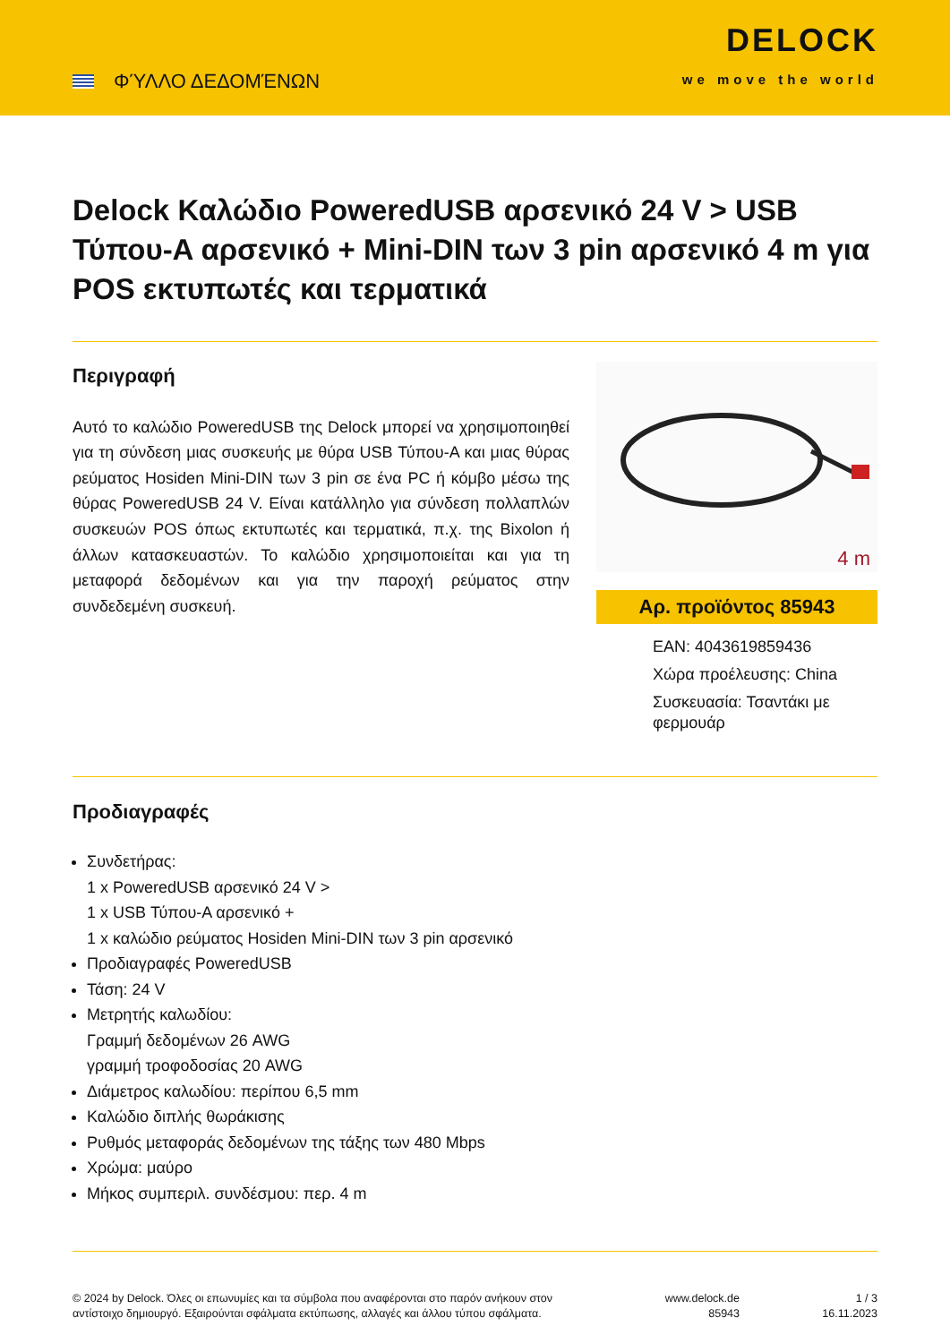ΦΎΛΛΟ ΔΕΔΟΜΈΝΩΝ
DELOCK
we move the world
Delock Καλώδιο PoweredUSB αρσενικό 24 V > USB Τύπου-A αρσενικό + Mini-DIN των 3 pin αρσενικό 4 m για POS εκτυπωτές και τερματικά
Περιγραφή
Αυτό το καλώδιο PoweredUSB της Delock μπορεί να χρησιμοποιηθεί για τη σύνδεση μιας συσκευής με θύρα USB Τύπου-A και μιας θύρας ρεύματος Hosiden Mini-DIN των 3 pin σε ένα PC ή κόμβο μέσω της θύρας PoweredUSB 24 V. Είναι κατάλληλο για σύνδεση πολλαπλών συσκευών POS όπως εκτυπωτές και τερματικά, π.χ. της Bixolon ή άλλων κατασκευαστών. Το καλώδιο χρησιμοποιείται και για τη μεταφορά δεδομένων και για την παροχή ρεύματος στην συνδεδεμένη συσκευή.
4 m
Αρ. προϊόντος 85943
EAN: 4043619859436
Χώρα προέλευσης: China
Συσκευασία: Τσαντάκι με φερμουάρ
Προδιαγραφές
Συνδετήρας:
1 x PoweredUSB αρσενικό 24 V >
1 x USB Τύπου-A αρσενικό +
1 x καλώδιο ρεύματος Hosiden Mini-DIN των 3 pin αρσενικό
Προδιαγραφές PoweredUSB
Τάση: 24 V
Μετρητής καλωδίου:
Γραμμή δεδομένων 26 AWG
γραμμή τροφοδοσίας 20 AWG
Διάμετρος καλωδίου: περίπου 6,5 mm
Καλώδιο διπλής θωράκισης
Ρυθμός μεταφοράς δεδομένων της τάξης των 480 Mbps
Χρώμα: μαύρο
Μήκος συμπεριλ. συνδέσμου: περ. 4 m
© 2024 by Delock. Όλες οι επωνυμίες και τα σύμβολα που αναφέρονται στο παρόν ανήκουν στον αντίστοιχο δημιουργό. Εξαιρούνται σφάλματα εκτύπωσης, αλλαγές και άλλου τύπου σφάλματα.
www.delock.de
85943
1 / 3
16.11.2023